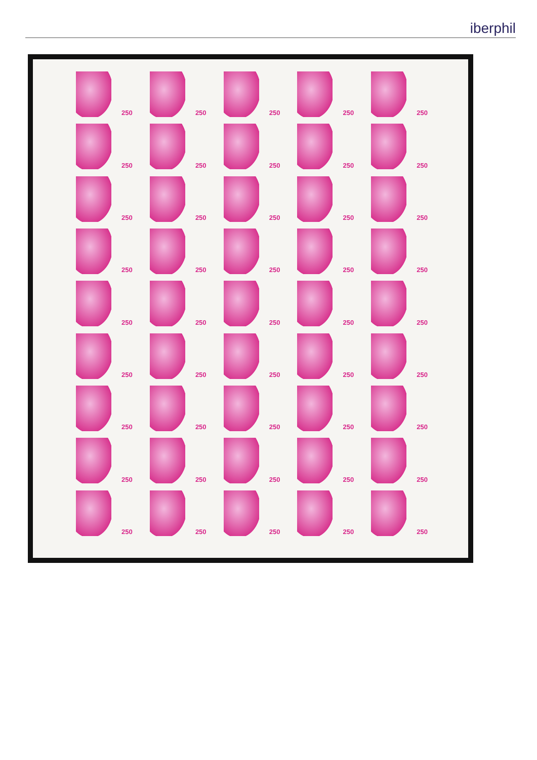iberphil
250
250
250
250
250
250
250
250
250
250
250
250
250
250
250
250
250
250
250
250
250
250
250
250
250
250
250
250
250
250
250
250
250
250
250
250
250
250
250
250
250
250
250
250
250